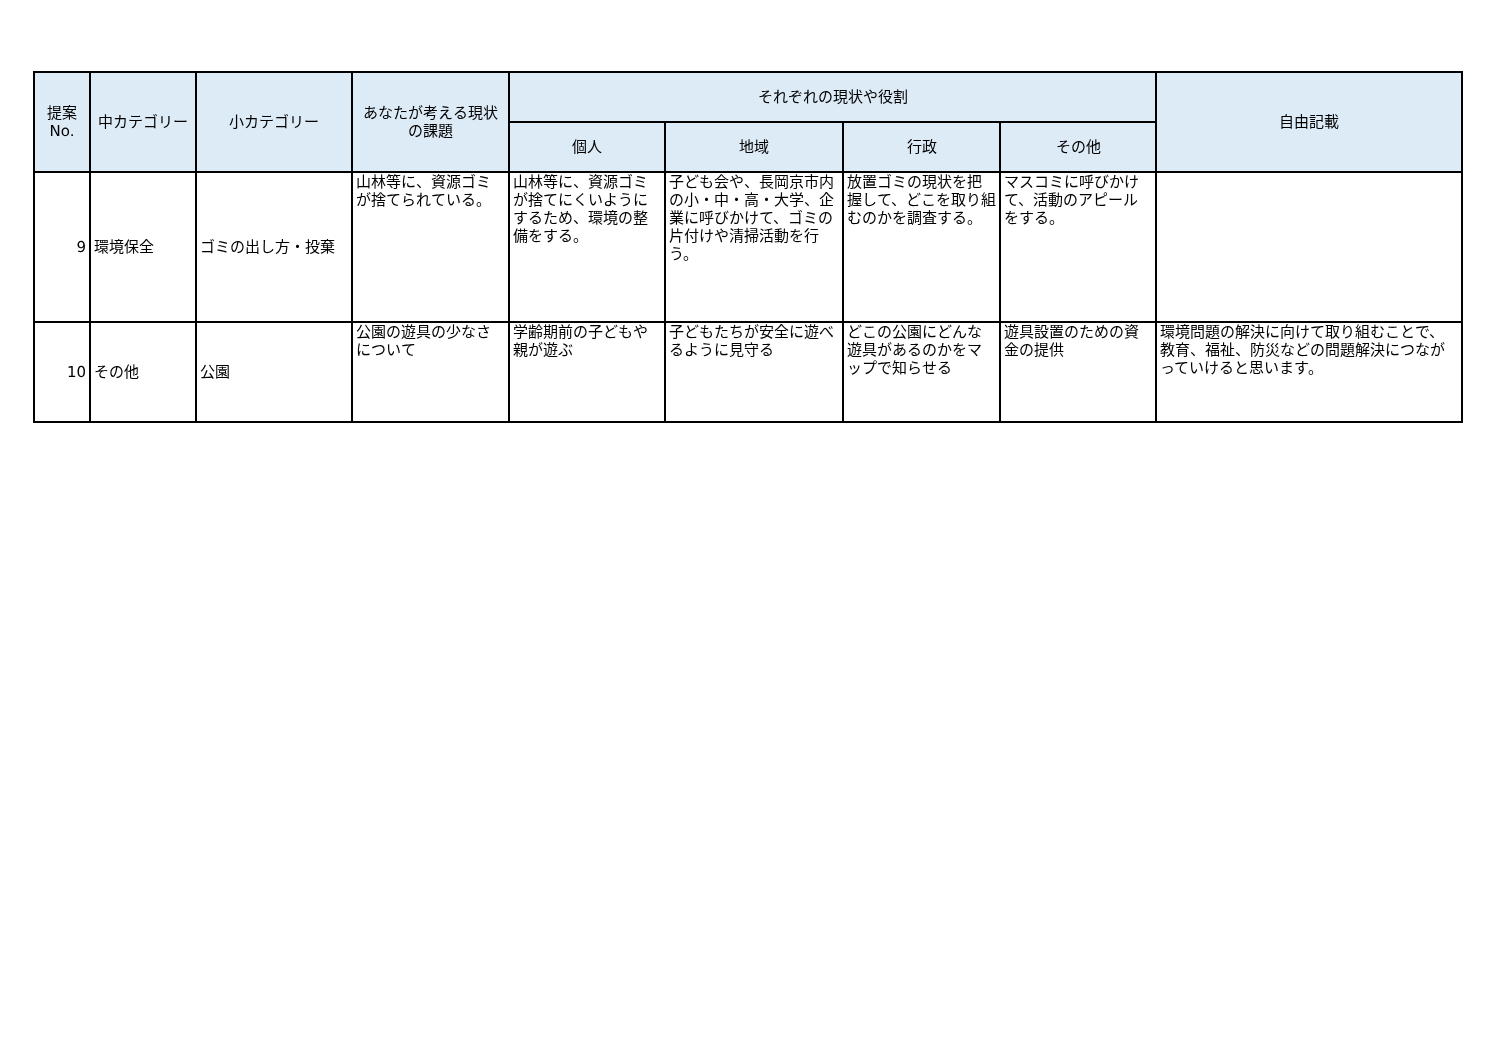| 提案 No. | 中カテゴリー | 小カテゴリー | あなたが考える現状の課題 | それぞれの現状や役割 | | | | 自由記載 |
| --- | --- | --- | --- | --- | --- | --- | --- | --- |
| | | | | 個人 | 地域 | 行政 | その他 | |
| 9 | 環境保全 | ゴミの出し方・投棄 | 山林等に、資源ゴミが捨てられている。 | 山林等に、資源ゴミが捨てにくいようにするため、環境の整備をする。 | 子ども会や、長岡京市内の小・中・高・大学、企業に呼びかけて、ゴミの片付けや清掃活動を行う。 | 放置ゴミの現状を把握して、どこを取り組むのかを調査する。 | マスコミに呼びかけて、活動のアピールをする。 | |
| 10 | その他 | 公園 | 公園の遊具の少なさについて | 学齢期前の子どもや親が遊ぶ | 子どもたちが安全に遊べるように見守る | どこの公園にどんな遊具があるのかをマップで知らせる | 遊具設置のための資金の提供 | 環境問題の解決に向けて取り組むことで、教育、福祉、防災などの問題解決につながっていけると思います。 |